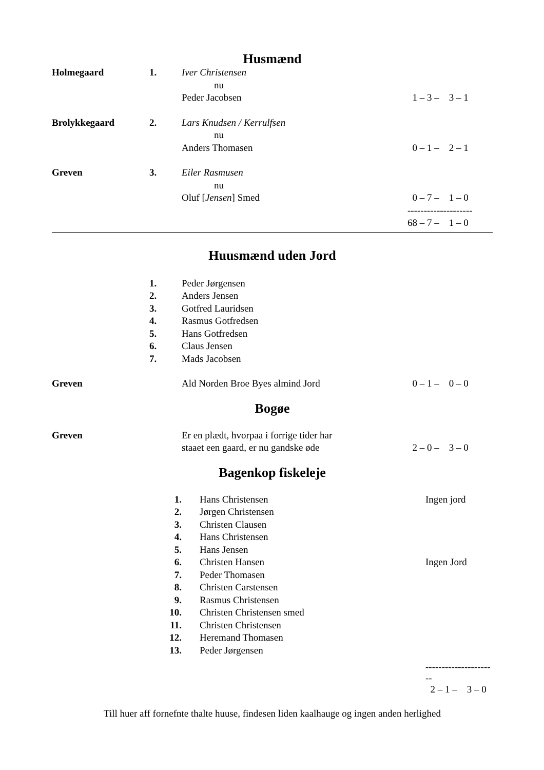Husmænd
| Holmegaard | 1. | Iver Christensen | |
| | | nu | |
| | | Peder Jacobsen | 1 – 3 – 3 – 1 |
| Brolykkegaard | 2. | Lars Knudsen / Kerrulfsen | |
| | | nu | |
| | | Anders Thomasen | 0 – 1 – 2 – 1 |
| Greven | 3. | Eiler Rasmusen | |
| | | nu | |
| | | Oluf [ Jensen ] Smed | 0 – 7 – 1 – 0 |
| | | | -------------------- |
| | | | 68 – 7 – 1 – 0 |
Huusmænd uden Jord
| | 1. | Peder Jørgensen | |
| | 2. | Anders Jensen | |
| | 3. | Gotfred Lauridsen | |
| | 4. | Rasmus Gotfredsen | |
| | 5. | Hans Gotfredsen | |
| | 6. | Claus Jensen | |
| | 7. | Mads Jacobsen | |
| Greven | | Ald Norden Broe Byes almind Jord | 0 – 1 – 0 – 0 |
Bogøe
| Greven | | Er en plædt, hvorpaa i forrige tider har | |
| | | staaet een gaard, er nu gandske øde | 2 – 0 – 3 – 0 |
Bagenkop fiskeleje
| | 1. | Hans Christensen | Ingen jord |
| | 2. | Jørgen Christensen | |
| | 3. | Christen Clausen | |
| | 4. | Hans Christensen | |
| | 5. | Hans Jensen | |
| | 6. | Christen Hansen | Ingen Jord |
| | 7. | Peder Thomasen | |
| | 8. | Christen Carstensen | |
| | 9. | Rasmus Christensen | |
| | 10. | Christen Christensen smed | |
| | 11. | Christen Christensen | |
| | 12. | Heremand Thomasen | |
| | 13. | Peder Jørgensen | |
| | | | ---------------------- |
| | | | 2 – 1 – 3 – 0 |
Till huer aff fornefnte thalte huuse, findesen liden kaalhauge og ingen anden herlighed